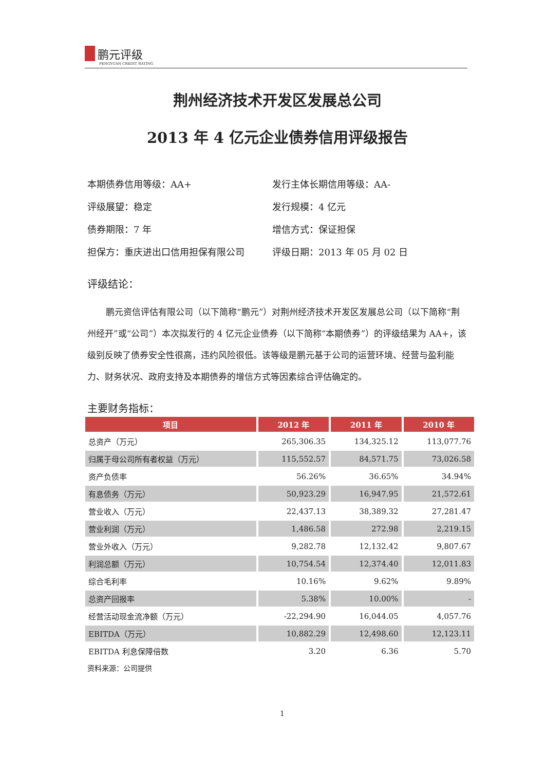鹏元评级
PENGYUAN CREDIT RATING
荆州经济技术开发区发展总公司
2013 年 4 亿元企业债券信用评级报告
本期债券信用等级：AA+
发行主体长期信用等级：AA-
评级展望：稳定
发行规模：4 亿元
债券期限：7 年
增信方式：保证担保
担保方：重庆进出口信用担保有限公司
评级日期：2013 年 05 月 02 日
评级结论：
鹏元资信评估有限公司（以下简称“鹏元”）对荆州经济技术开发区发展总公司（以下简称“荆州经开”或“公司”）本次拟发行的 4 亿元企业债券（以下简称“本期债券”）的评级结果为 AA+，该级别反映了债券安全性很高，违约风险很低。该等级是鹏元基于公司的运营环境、经营与盈利能力、财务状况、政府支持及本期债券的增信方式等因素综合评估确定的。
主要财务指标：
| 项目 | 2012 年 | 2011 年 | 2010 年 |
| --- | --- | --- | --- |
| 总资产（万元） | 265,306.35 | 134,325.12 | 113,077.76 |
| 归属于母公司所有者权益（万元） | 115,552.57 | 84,571.75 | 73,026.58 |
| 资产负债率 | 56.26% | 36.65% | 34.94% |
| 有息债务（万元） | 50,923.29 | 16,947.95 | 21,572.61 |
| 营业收入（万元） | 22,437.13 | 38,389.32 | 27,281.47 |
| 营业利润（万元） | 1,486.58 | 272.98 | 2,219.15 |
| 营业外收入（万元） | 9,282.78 | 12,132.42 | 9,807.67 |
| 利润总额（万元） | 10,754.54 | 12,374.40 | 12,011.83 |
| 综合毛利率 | 10.16% | 9.62% | 9.89% |
| 总资产回报率 | 5.38% | 10.00% | - |
| 经营活动现金流净额（万元） | -22,294.90 | 16,044.05 | 4,057.76 |
| EBITDA（万元） | 10,882.29 | 12,498.60 | 12,123.11 |
| EBITDA 利息保障倍数 | 3.20 | 6.36 | 5.70 |
资料来源：公司提供
1